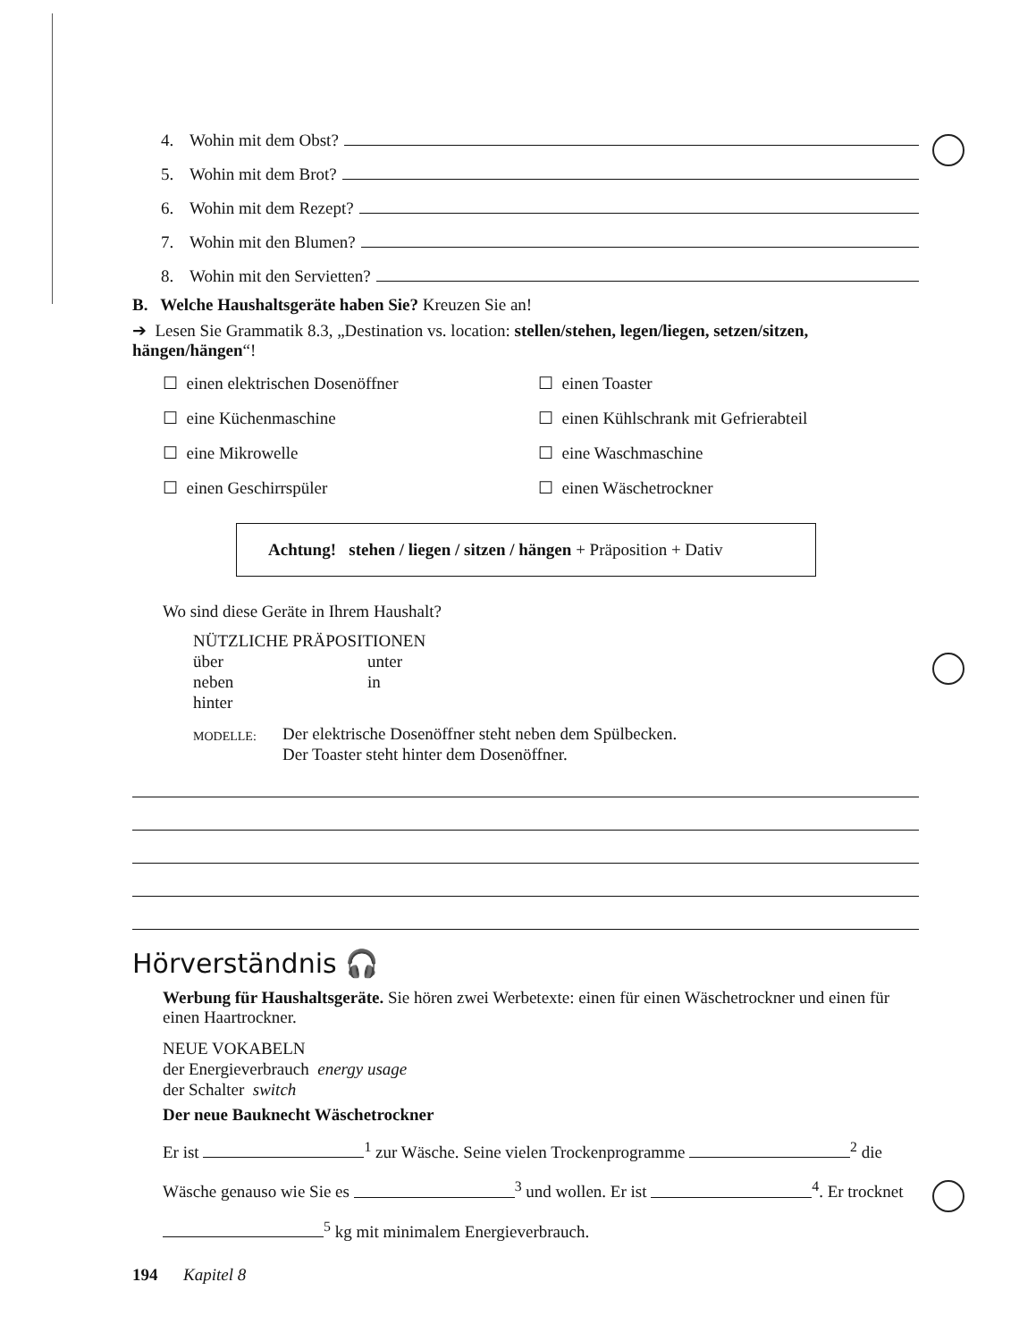4. Wohin mit dem Obst?
5. Wohin mit dem Brot?
6. Wohin mit dem Rezept?
7. Wohin mit den Blumen?
8. Wohin mit den Servietten?
B. Welche Haushaltsgeräte haben Sie? Kreuzen Sie an!
➔ Lesen Sie Grammatik 8.3, „Destination vs. location: stellen/stehen, legen/liegen, setzen/sitzen, hängen/hängen“!
☐ einen elektrischen Dosenöffner
☐ einen Toaster
☐ eine Küchenmaschine
☐ einen Kühlschrank mit Gefrierabteil
☐ eine Mikrowelle
☐ eine Waschmaschine
☐ einen Geschirrspüler
☐ einen Wäschetrockner
Achtung! stehen / liegen / sitzen / hängen + Präposition + Dativ
Wo sind diese Geräte in Ihrem Haushalt?
NÜTZLICHE PRÄPOSITIONEN
über unter
neben in
hinter
MODELLE: Der elektrische Dosenöffner steht neben dem Spülbecken.
Der Toaster steht hinter dem Dosenöffner.
Hörverständnis 🎧
Werbung für Haushaltsgeräte. Sie hören zwei Werbetexte: einen für einen Wäschetrockner und einen für einen Haartrockner.
NEUE VOKABELN
der Energieverbrauch energy usage
der Schalter switch
Der neue Bauknecht Wäschetrockner
Er ist <sup>1</sup> zur Wäsche. Seine vielen Trockenprogramme <sup>2</sup> die Wäsche genauso wie Sie es <sup>3</sup> und wollen. Er ist <sup>4</sup>. Er trocknet <sup>5</sup> kg mit minimalem Energieverbrauch.
194 Kapitel 8